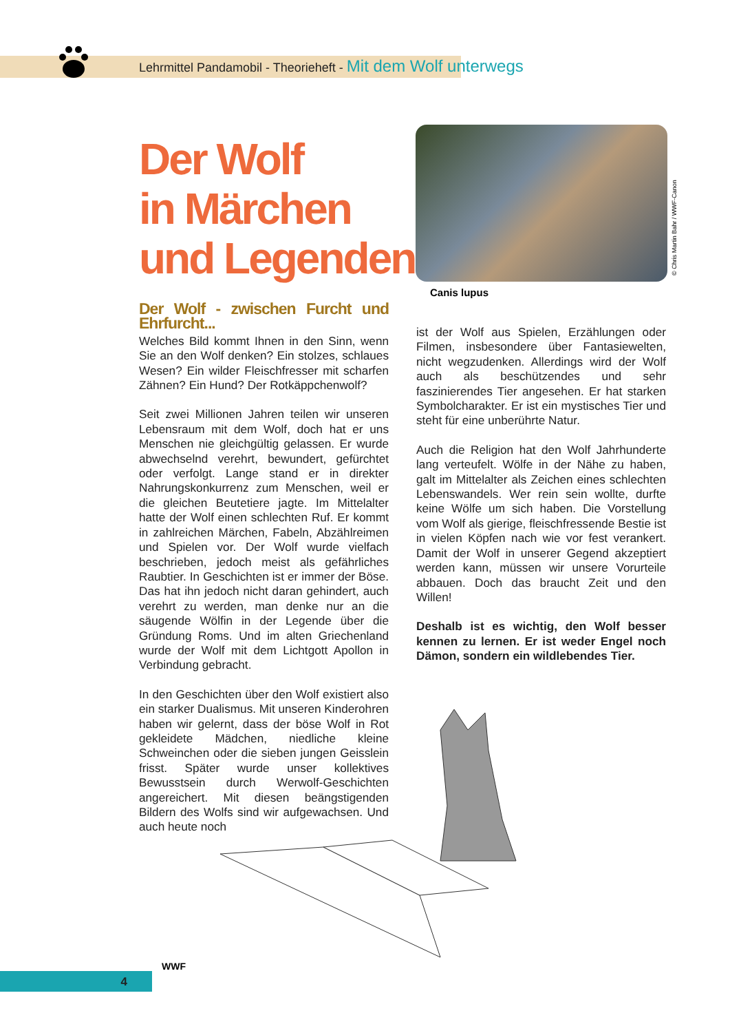Lehrmittel Pandamobil - Theorieheft - Mit dem Wolf unterwegs
Der Wolf
in Märchen
und Legenden
© Chris Martin Bahr / WWF-Canon
Canis lupus
Der Wolf - zwischen Furcht und Ehrfurcht...
Welches Bild kommt Ihnen in den Sinn, wenn Sie an den Wolf denken? Ein stolzes, schlaues Wesen? Ein wilder Fleischfresser mit scharfen Zähnen? Ein Hund? Der Rotkäppchenwolf?
Seit zwei Millionen Jahren teilen wir unseren Lebensraum mit dem Wolf, doch hat er uns Menschen nie gleichgültig gelassen. Er wurde abwechselnd verehrt, bewundert, gefürchtet oder verfolgt. Lange stand er in direkter Nahrungskonkurrenz zum Menschen, weil er die gleichen Beutetiere jagte. Im Mittelalter hatte der Wolf einen schlechten Ruf. Er kommt in zahlreichen Märchen, Fabeln, Abzählreimen und Spielen vor. Der Wolf wurde vielfach beschrieben, jedoch meist als gefährliches Raubtier. In Geschichten ist er immer der Böse. Das hat ihn jedoch nicht daran gehindert, auch verehrt zu werden, man denke nur an die säugende Wölfin in der Legende über die Gründung Roms. Und im alten Griechenland wurde der Wolf mit dem Lichtgott Apollon in Verbindung gebracht.
In den Geschichten über den Wolf existiert also ein starker Dualismus. Mit unseren Kinderohren haben wir gelernt, dass der böse Wolf in Rot gekleidete Mädchen, niedliche kleine Schweinchen oder die sieben jungen Geisslein frisst. Später wurde unser kollektives Bewusstsein durch Werwolf-Geschichten angereichert. Mit diesen beängstigenden Bildern des Wolfs sind wir aufgewachsen. Und auch heute noch
ist der Wolf aus Spielen, Erzählungen oder Filmen, insbesondere über Fantasiewelten, nicht wegzudenken. Allerdings wird der Wolf auch als beschützendes und sehr faszinierendes Tier angesehen. Er hat starken Symbolcharakter. Er ist ein mystisches Tier und steht für eine unberührte Natur.
Auch die Religion hat den Wolf Jahrhunderte lang verteufelt. Wölfe in der Nähe zu haben, galt im Mittelalter als Zeichen eines schlechten Lebenswandels. Wer rein sein wollte, durfte keine Wölfe um sich haben. Die Vorstellung vom Wolf als gierige, fleischfressende Bestie ist in vielen Köpfen nach wie vor fest verankert. Damit der Wolf in unserer Gegend akzeptiert werden kann, müssen wir unsere Vorurteile abbauen. Doch das braucht Zeit und den Willen!
Deshalb ist es wichtig, den Wolf besser kennen zu lernen. Er ist weder Engel noch Dämon, sondern ein wildlebendes Tier.
4
WWF